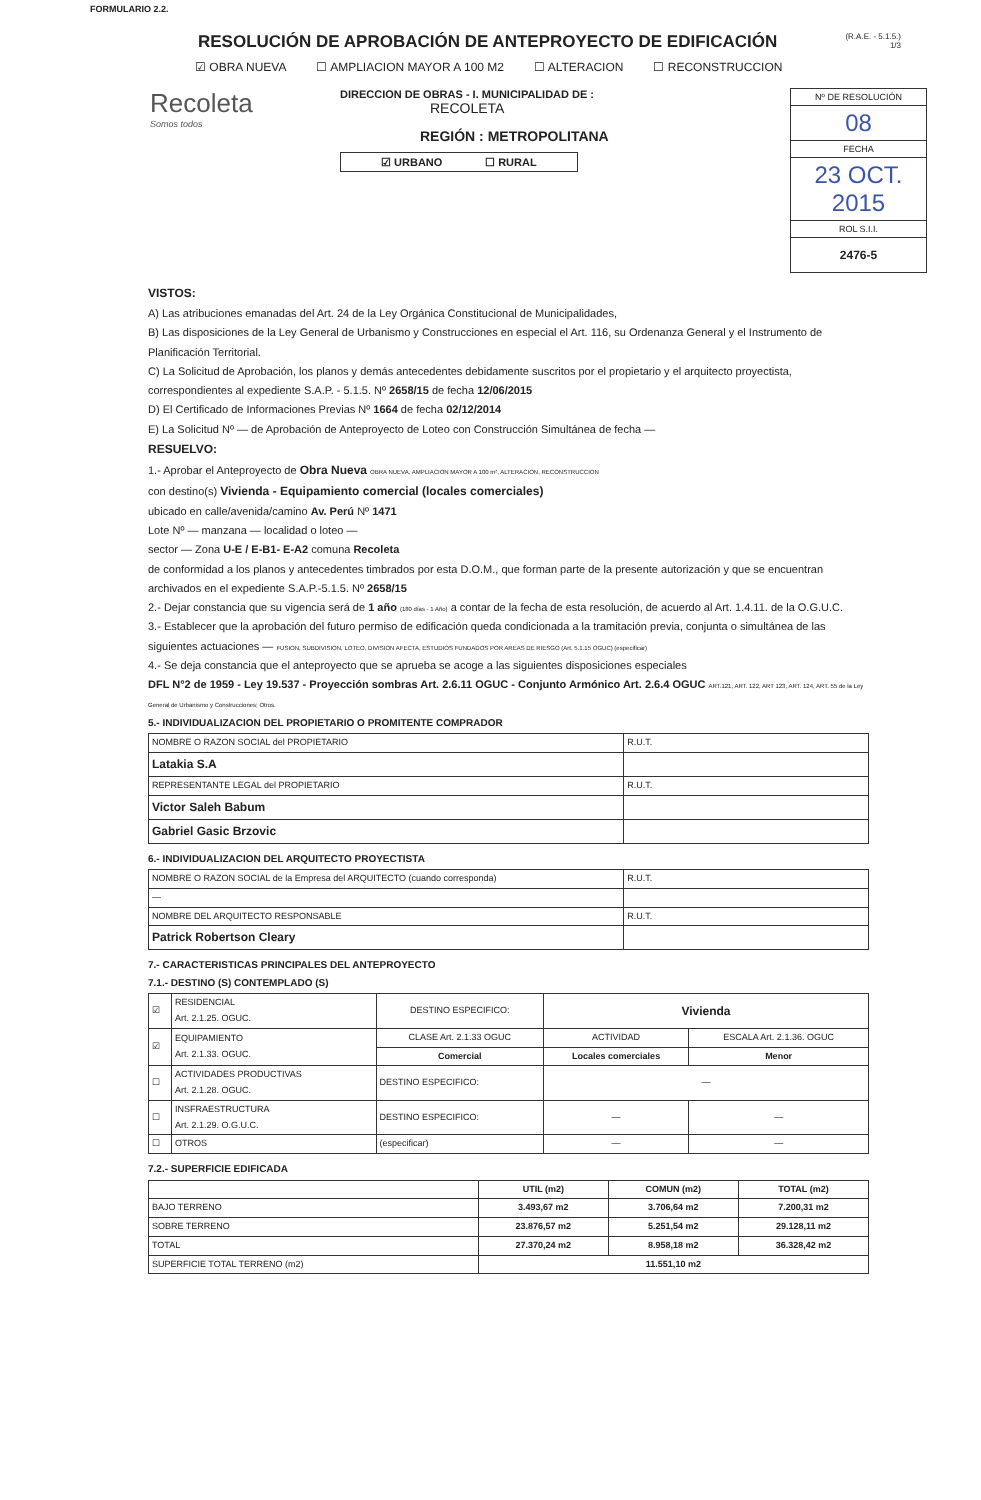FORMULARIO 2.2.
(R.A.E. - 5.1.5.)
1/3
RESOLUCIÓN DE APROBACIÓN DE ANTEPROYECTO DE EDIFICACIÓN
☑ OBRA NUEVA ☐ AMPLIACION MAYOR A 100 M2 ☐ ALTERACION ☐ RECONSTRUCCION
Recoleta
Somos todos
DIRECCION DE OBRAS - I. MUNICIPALIDAD DE :
RECOLETA
REGIÓN : METROPOLITANA
☑ URBANO ☐ RURAL
Nº DE RESOLUCIÓN
08
FECHA
23 OCT. 2015
ROL S.I.I.
2476-5
VISTOS:
A) Las atribuciones emanadas del Art. 24 de la Ley Orgánica Constitucional de Municipalidades,
B) Las disposiciones de la Ley General de Urbanismo y Construcciones en especial el Art. 116, su Ordenanza General y el Instrumento de Planificación Territorial.
C) La Solicitud de Aprobación, los planos y demás antecedentes debidamente suscritos por el propietario y el arquitecto proyectista, correspondientes al expediente S.A.P. - 5.1.5. Nº 2658/15 de fecha 12/06/2015
D) El Certificado de Informaciones Previas Nº 1664 de fecha 02/12/2014
E) La Solicitud Nº — de Aprobación de Anteproyecto de Loteo con Construcción Simultánea de fecha —
RESUELVO:
1.- Aprobar el Anteproyecto de Obra Nueva OBRA NUEVA, AMPLIACION MAYOR A 100 m², ALTERACION, RECONSTRUCCION
con destino(s) Vivienda - Equipamiento comercial (locales comerciales)
ubicado en calle/avenida/camino Av. Perú Nº 1471
Lote Nº — manzana — localidad o loteo —
sector — Zona U-E / E-B1- E-A2 comuna Recoleta
de conformidad a los planos y antecedentes timbrados por esta D.O.M., que forman parte de la presente autorización y que se encuentran archivados en el expediente S.A.P.-5.1.5. Nº 2658/15
2.- Dejar constancia que su vigencia será de 1 año (180 días - 1 Año) a contar de la fecha de esta resolución, de acuerdo al Art. 1.4.11. de la O.G.U.C.
3.- Establecer que la aprobación del futuro permiso de edificación queda condicionada a la tramitación previa, conjunta o simultánea de las siguientes actuaciones — FUSION, SUBDIVISION, LOTEO, DIVISION AFECTA, ESTUDIOS FUNDADOS POR AREAS DE RIESGO (Art. 5.1.15 OGUC) (especificar)
4.- Se deja constancia que el anteproyecto que se aprueba se acoge a las siguientes disposiciones especiales
DFL N°2 de 1959 - Ley 19.537 - Proyección sombras Art. 2.6.11 OGUC - Conjunto Armónico Art. 2.6.4 OGUC ART.121, ART. 122, ART 123, ART. 124, ART. 55 de la Ley General de Urbanismo y Construcciones; Otros.
5.- INDIVIDUALIZACION DEL PROPIETARIO O PROMITENTE COMPRADOR
| NOMBRE O RAZON SOCIAL del PROPIETARIO | R.U.T. |
| Latakia S.A | |
| REPRESENTANTE LEGAL del PROPIETARIO | R.U.T. |
| Victor Saleh Babum | |
| Gabriel Gasic Brzovic | |
6.- INDIVIDUALIZACION DEL ARQUITECTO PROYECTISTA
| NOMBRE O RAZON SOCIAL de la Empresa del ARQUITECTO (cuando corresponda) | R.U.T. |
| — | |
| NOMBRE DEL ARQUITECTO RESPONSABLE | R.U.T. |
| Patrick Robertson Cleary | |
7.- CARACTERISTICAS PRINCIPALES DEL ANTEPROYECTO
7.1.- DESTINO (S) CONTEMPLADO (S)
| ☑ | RESIDENCIAL Art. 2.1.25. OGUC. | DESTINO ESPECIFICO: | Vivienda | |
| ☑ | EQUIPAMIENTO Art. 2.1.33. OGUC. | CLASE Art. 2.1.33 OGUC | ACTIVIDAD | ESCALA Art. 2.1.36. OGUC |
| | | Comercial | Locales comerciales | Menor |
| ☐ | ACTIVIDADES PRODUCTIVAS Art. 2.1.28. OGUC. | DESTINO ESPECIFICO: | — | |
| ☐ | INSFRAESTRUCTURA Art. 2.1.29. O.G.U.C. | DESTINO ESPECIFICO: | — | — |
| ☐ | OTROS | (especificar) | — | — |
7.2.- SUPERFICIE EDIFICADA
| | UTIL (m2) | COMUN (m2) | TOTAL (m2) |
| --- | --- | --- | --- |
| BAJO TERRENO | 3.493,67 m2 | 3.706,64 m2 | 7.200,31 m2 |
| SOBRE TERRENO | 23.876,57 m2 | 5.251,54 m2 | 29.128,11 m2 |
| TOTAL | 27.370,24 m2 | 8.958,18 m2 | 36.328,42 m2 |
| SUPERFICIE TOTAL TERRENO (m2) | 11.551,10 m2 | | |